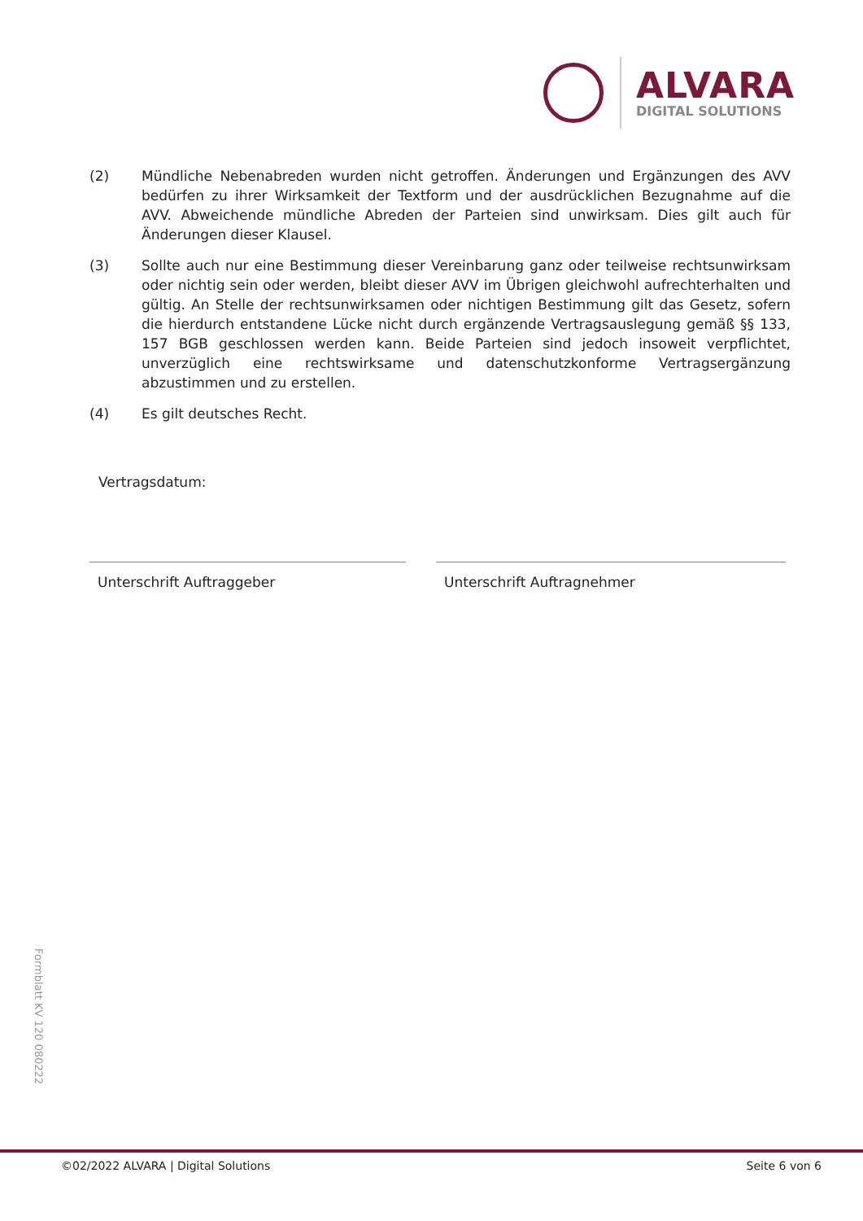ALVARA
DIGITAL SOLUTIONS
(2) Mündliche Nebenabreden wurden nicht getroffen. Änderungen und Ergänzungen des AVV bedürfen zu ihrer Wirksamkeit der Textform und der ausdrücklichen Bezugnahme auf die AVV. Abweichende mündliche Abreden der Parteien sind unwirksam. Dies gilt auch für Änderungen dieser Klausel.
(3) Sollte auch nur eine Bestimmung dieser Vereinbarung ganz oder teilweise rechtsunwirksam oder nichtig sein oder werden, bleibt dieser AVV im Übrigen gleichwohl aufrechterhalten und gültig. An Stelle der rechtsunwirksamen oder nichtigen Bestimmung gilt das Gesetz, sofern die hierdurch entstandene Lücke nicht durch ergänzende Vertragsauslegung gemäß §§ 133, 157 BGB geschlossen werden kann. Beide Parteien sind jedoch insoweit verpflichtet, unverzüglich eine rechtswirksame und datenschutzkonforme Vertragsergänzung abzustimmen und zu erstellen.
(4) Es gilt deutsches Recht.
Vertragsdatum:
Unterschrift Auftraggeber Unterschrift Auftragnehmer
Formblatt KV 120 080222
©02/2022 ALVARA | Digital Solutions Seite 6 von 6